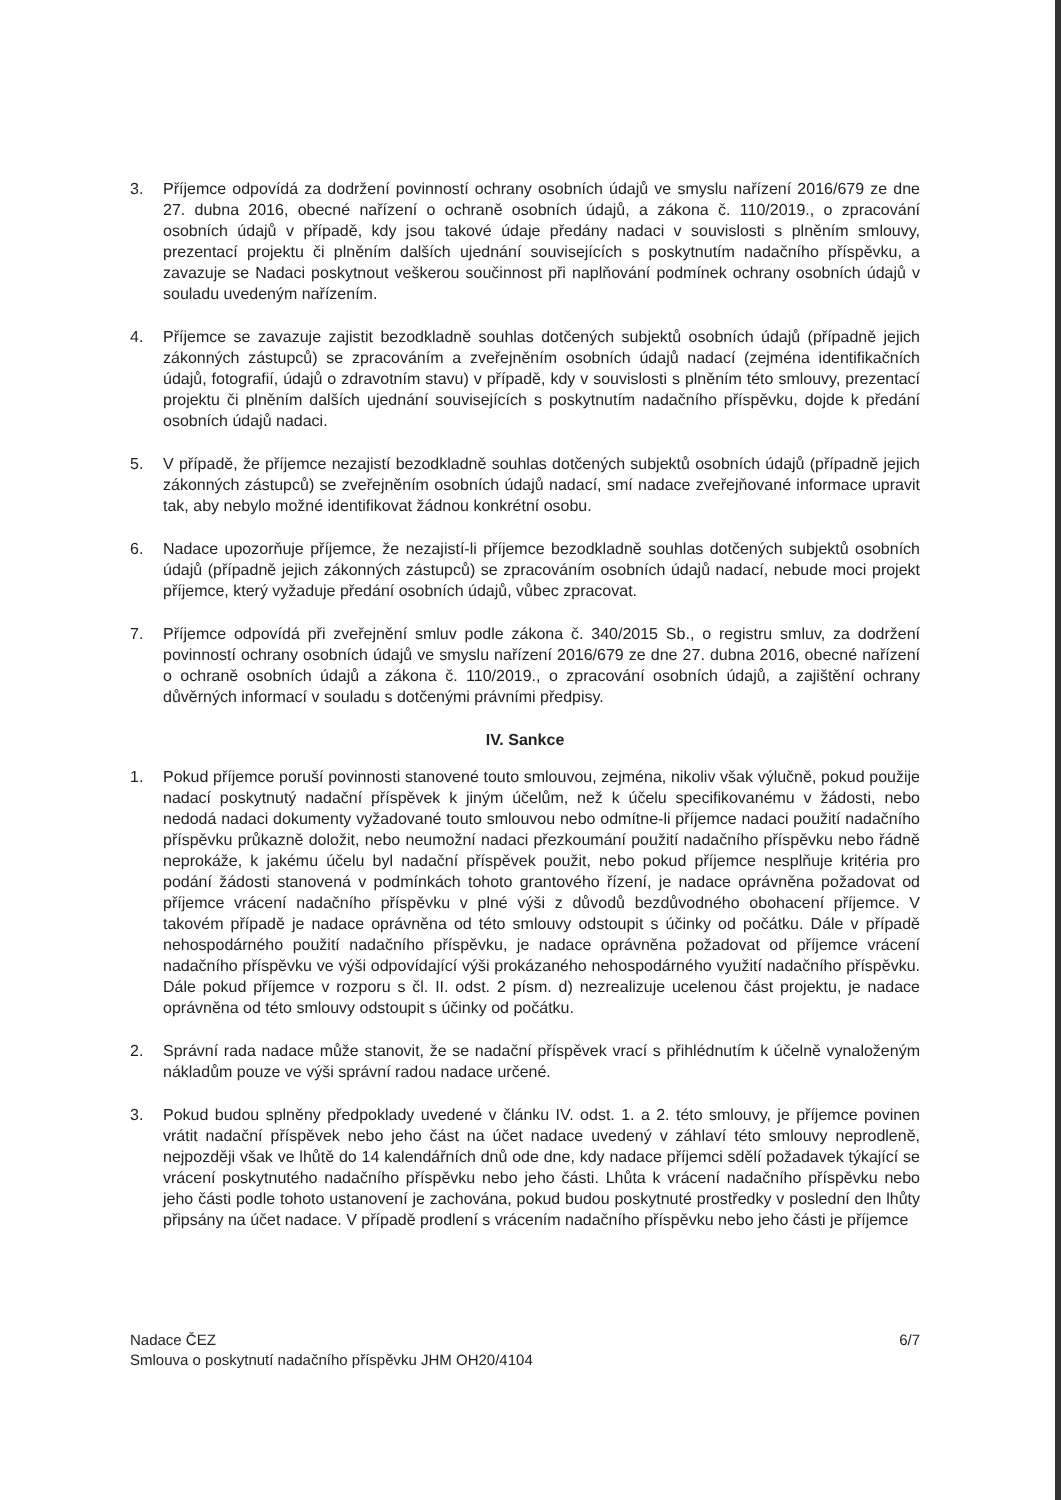3. Příjemce odpovídá za dodržení povinností ochrany osobních údajů ve smyslu nařízení 2016/679 ze dne 27. dubna 2016, obecné nařízení o ochraně osobních údajů, a zákona č. 110/2019., o zpracování osobních údajů v případě, kdy jsou takové údaje předány nadaci v souvislosti s plněním smlouvy, prezentací projektu či plněním dalších ujednání souvisejících s poskytnutím nadačního příspěvku, a zavazuje se Nadaci poskytnout veškerou součinnost při naplňování podmínek ochrany osobních údajů v souladu uvedeným nařízením.
4. Příjemce se zavazuje zajistit bezodkladně souhlas dotčených subjektů osobních údajů (případně jejich zákonných zástupců) se zpracováním a zveřejněním osobních údajů nadací (zejména identifikačních údajů, fotografií, údajů o zdravotním stavu) v případě, kdy v souvislosti s plněním této smlouvy, prezentací projektu či plněním dalších ujednání souvisejících s poskytnutím nadačního příspěvku, dojde k předání osobních údajů nadaci.
5. V případě, že příjemce nezajistí bezodkladně souhlas dotčených subjektů osobních údajů (případně jejich zákonných zástupců) se zveřejněním osobních údajů nadací, smí nadace zveřejňované informace upravit tak, aby nebylo možné identifikovat žádnou konkrétní osobu.
6. Nadace upozorňuje příjemce, že nezajistí-li příjemce bezodkladně souhlas dotčených subjektů osobních údajů (případně jejich zákonných zástupců) se zpracováním osobních údajů nadací, nebude moci projekt příjemce, který vyžaduje předání osobních údajů, vůbec zpracovat.
7. Příjemce odpovídá při zveřejnění smluv podle zákona č. 340/2015 Sb., o registru smluv, za dodržení povinností ochrany osobních údajů ve smyslu nařízení 2016/679 ze dne 27. dubna 2016, obecné nařízení o ochraně osobních údajů a zákona č. 110/2019., o zpracování osobních údajů, a zajištění ochrany důvěrných informací v souladu s dotčenými právními předpisy.
IV. Sankce
1. Pokud příjemce poruší povinnosti stanovené touto smlouvou, zejména, nikoliv však výlučně, pokud použije nadací poskytnutý nadační příspěvek k jiným účelům, než k účelu specifikovanému v žádosti, nebo nedodá nadaci dokumenty vyžadované touto smlouvou nebo odmítne-li příjemce nadaci použití nadačního příspěvku průkazně doložit, nebo neumožní nadaci přezkoumání použití nadačního příspěvku nebo řádně neprokáže, k jakému účelu byl nadační příspěvek použit, nebo pokud příjemce nesplňuje kritéria pro podání žádosti stanovená v podmínkách tohoto grantového řízení, je nadace oprávněna požadovat od příjemce vrácení nadačního příspěvku v plné výši z důvodů bezdůvodného obohacení příjemce. V takovém případě je nadace oprávněna od této smlouvy odstoupit s účinky od počátku. Dále v případě nehospodárného použití nadačního příspěvku, je nadace oprávněna požadovat od příjemce vrácení nadačního příspěvku ve výši odpovídající výši prokázaného nehospodárného využití nadačního příspěvku. Dále pokud příjemce v rozporu s čl. II. odst. 2 písm. d) nezrealizuje ucelenou část projektu, je nadace oprávněna od této smlouvy odstoupit s účinky od počátku.
2. Správní rada nadace může stanovit, že se nadační příspěvek vrací s přihlédnutím k účelně vynaloženým nákladům pouze ve výši správní radou nadace určené.
3. Pokud budou splněny předpoklady uvedené v článku IV. odst. 1. a 2. této smlouvy, je příjemce povinen vrátit nadační příspěvek nebo jeho část na účet nadace uvedený v záhlaví této smlouvy neprodleně, nejpozději však ve lhůtě do 14 kalendářních dnů ode dne, kdy nadace příjemci sdělí požadavek týkající se vrácení poskytnutého nadačního příspěvku nebo jeho části. Lhůta k vrácení nadačního příspěvku nebo jeho části podle tohoto ustanovení je zachována, pokud budou poskytnuté prostředky v poslední den lhůty připsány na účet nadace. V případě prodlení s vrácením nadačního příspěvku nebo jeho části je příjemce
6/7 Nadace ČEZ
Smlouva o poskytnutí nadačního příspěvku JHM OH20/4104